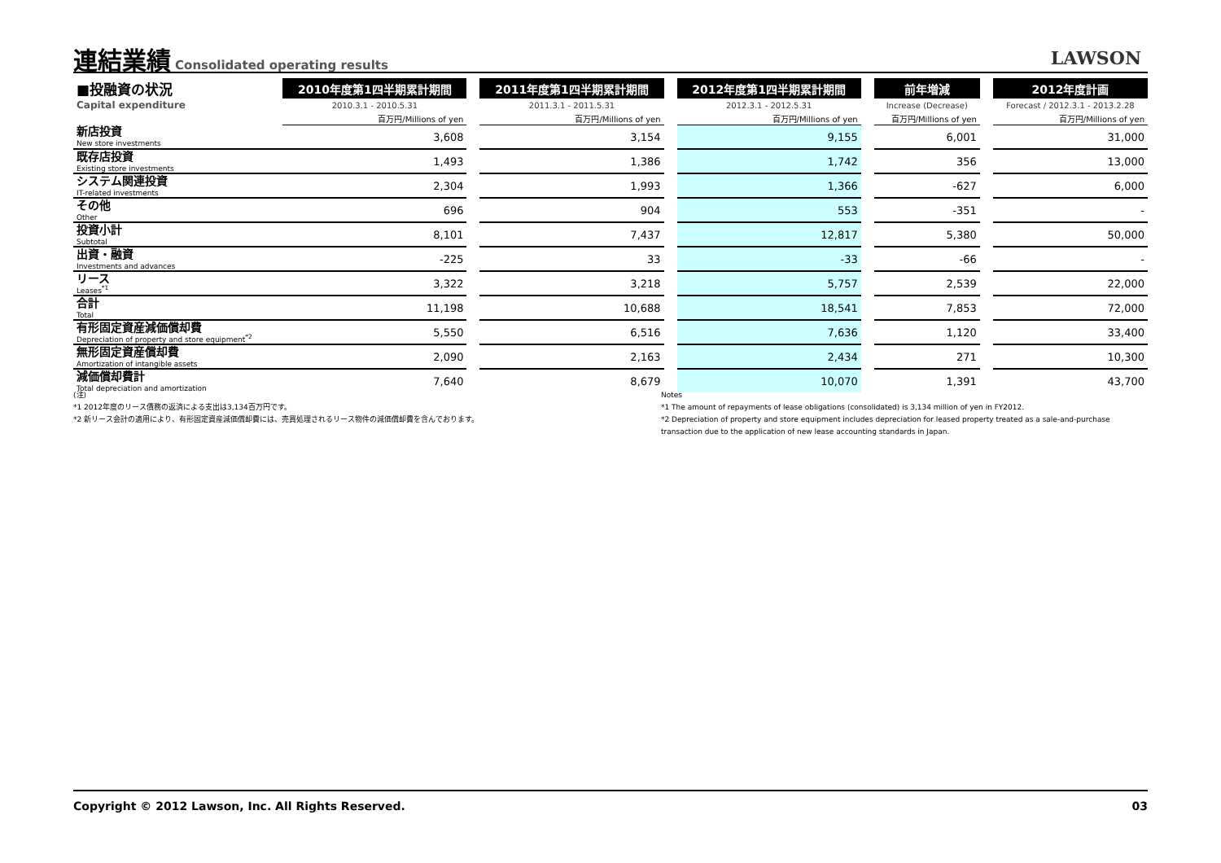連結業績 Consolidated operating results LAWSON
| ■投融資の状況 | 2010年度第1四半期累計期間 | | 2011年度第1四半期累計期間 | | 2012年度第1四半期累計期間 | | 前年増減 | | 2012年度計画 |
| --- | --- | --- | --- | --- | --- | --- | --- | --- | --- |
| Capital expenditure | 2010.3.1 - 2010.5.31 | | 2011.3.1 - 2011.5.31 | | 2012.3.1 - 2012.5.31 | | Increase (Decrease) | | Forecast / 2012.3.1 - 2013.2.28 |
| | 百万円/Millions of yen | | 百万円/Millions of yen | | 百万円/Millions of yen | | 百万円/Millions of yen | | 百万円/Millions of yen |
| 新店投資 New store investments | 3,608 | | 3,154 | | 9,155 | | 6,001 | | 31,000 |
| 既存店投資 Existing store investments | 1,493 | | 1,386 | | 1,742 | | 356 | | 13,000 |
| システム関連投資 IT-related investments | 2,304 | | 1,993 | | 1,366 | | -627 | | 6,000 |
| その他 Other | 696 | | 904 | | 553 | | -351 | | - |
| 投資小計 Subtotal | 8,101 | | 7,437 | | 12,817 | | 5,380 | | 50,000 |
| 出資・融資 Investments and advances | -225 | | 33 | | -33 | | -66 | | - |
| リース Leases<sup>*1</sup> | 3,322 | | 3,218 | | 5,757 | | 2,539 | | 22,000 |
| 合計 Total | 11,198 | | 10,688 | | 18,541 | | 7,853 | | 72,000 |
| 有形固定資産減価償却費 Depreciation of property and store equipment<sup>*2</sup> | 5,550 | | 6,516 | | 7,636 | | 1,120 | | 33,400 |
| 無形固定資産償却費 Amortization of intangible assets | 2,090 | | 2,163 | | 2,434 | | 271 | | 10,300 |
| 減価償却費計 Total depreciation and amortization | 7,640 | | 8,679 | | 10,070 | | 1,391 | | 43,700 |
(注)
*1 2012年度のリース債務の返済による支出は3,134百万円です。
*2 新リース会計の適用により、有形固定資産減価償却費には、売買処理されるリース物件の減価償却費を含んでおります。
Notes
*1 The amount of repayments of lease obligations (consolidated) is 3,134 million of yen in FY2012.
*2 Depreciation of property and store equipment includes depreciation for leased property treated as a sale-and-purchase transaction due to the application of new lease accounting standards in Japan.
Copyright © 2012 Lawson, Inc. All Rights Reserved. 03